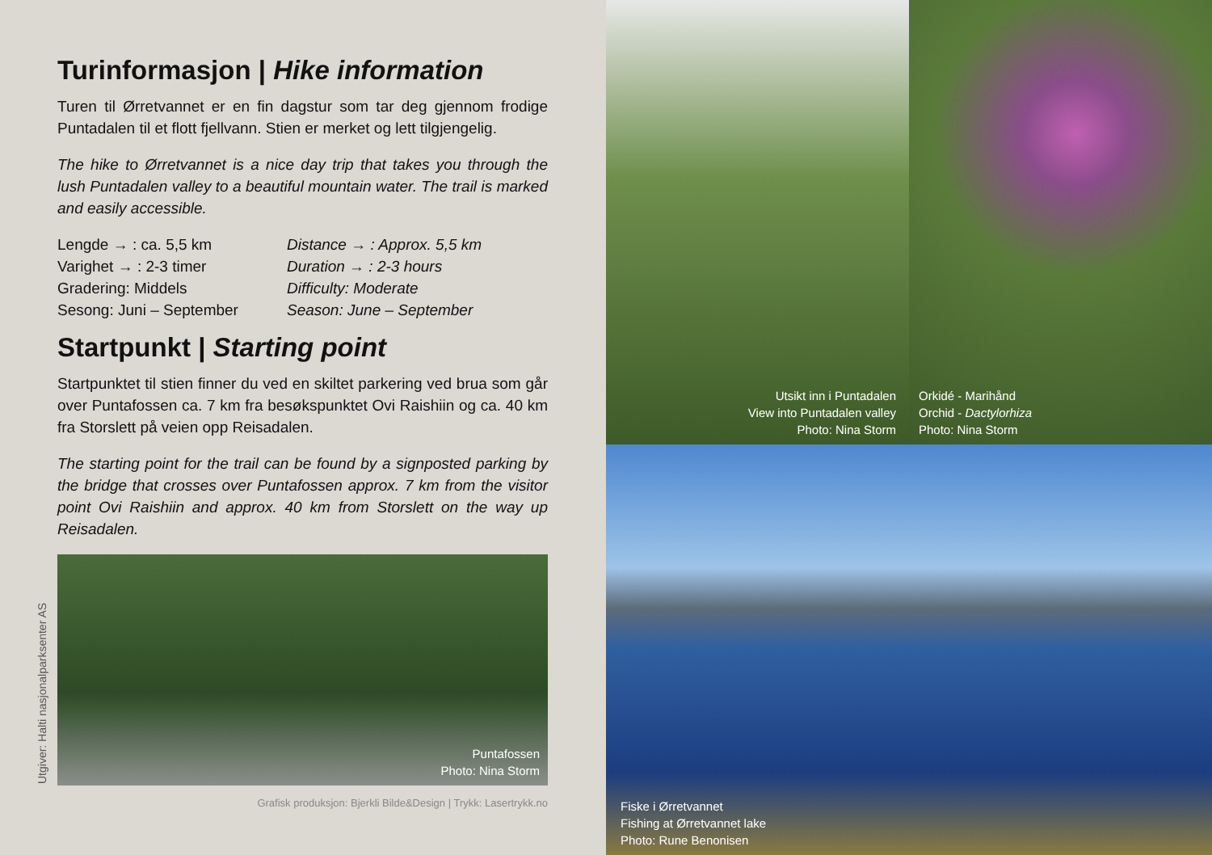Turinformasjon | Hike information
Turen til Ørretvannet er en fin dagstur som tar deg gjennom frodige Puntadalen til et flott fjellvann. Stien er merket og lett tilgjengelig.
The hike to Ørretvannet is a nice day trip that takes you through the lush Puntadalen valley to a beautiful mountain water. The trail is marked and easily accessible.
Lengde → : ca. 5,5 km
Varighet → : 2-3 timer
Gradering: Middels
Sesong: Juni – September
Distance → : Approx. 5,5 km
Duration → : 2-3 hours
Difficulty: Moderate
Season: June – September
Startpunkt | Starting point
Startpunktet til stien finner du ved en skiltet parkering ved brua som går over Puntafossen ca. 7 km fra besøkspunktet Ovi Raishiin og ca. 40 km fra Storslett på veien opp Reisadalen.
The starting point for the trail can be found by a signposted parking by the bridge that crosses over Puntafossen approx. 7 km from the visitor point Ovi Raishiin and approx. 40 km from Storslett on the way up Reisadalen.
Puntafossen
Photo: Nina Storm
Grafisk produksjon: Bjerkli Bilde&Design | Trykk: Lasertrykk.no
Utgiver: Halti nasjonalparksenter AS
Utsikt inn i Puntadalen
View into Puntadalen valley
Photo: Nina Storm
Orkidé - Marihånd
Orchid - Dactylorhiza
Photo: Nina Storm
Fiske i Ørretvannet
Fishing at Ørretvannet lake
Photo: Rune Benonisen